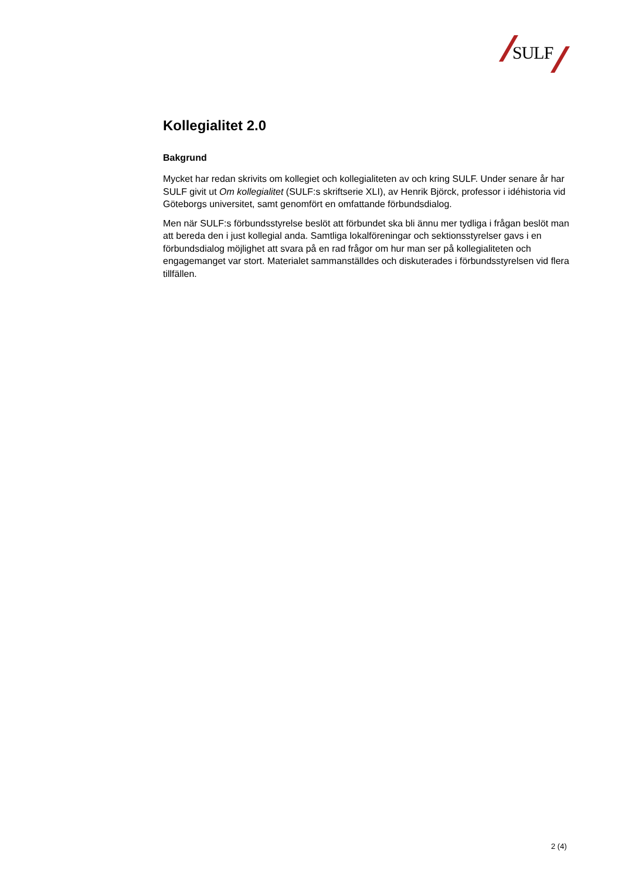SULF
Kollegialitet 2.0
Bakgrund
Mycket har redan skrivits om kollegiet och kollegialiteten av och kring SULF. Under senare år har SULF givit ut Om kollegialitet (SULF:s skriftserie XLI), av Henrik Björck, professor i idéhistoria vid Göteborgs universitet, samt genomfört en omfattande förbundsdialog.
Men när SULF:s förbundsstyrelse beslöt att förbundet ska bli ännu mer tydliga i frågan beslöt man att bereda den i just kollegial anda. Samtliga lokalföreningar och sektionsstyrelser gavs i en förbundsdialog möjlighet att svara på en rad frågor om hur man ser på kollegialiteten och engagemanget var stort. Materialet sammanställdes och diskuterades i förbundsstyrelsen vid flera tillfällen.
2 (4)